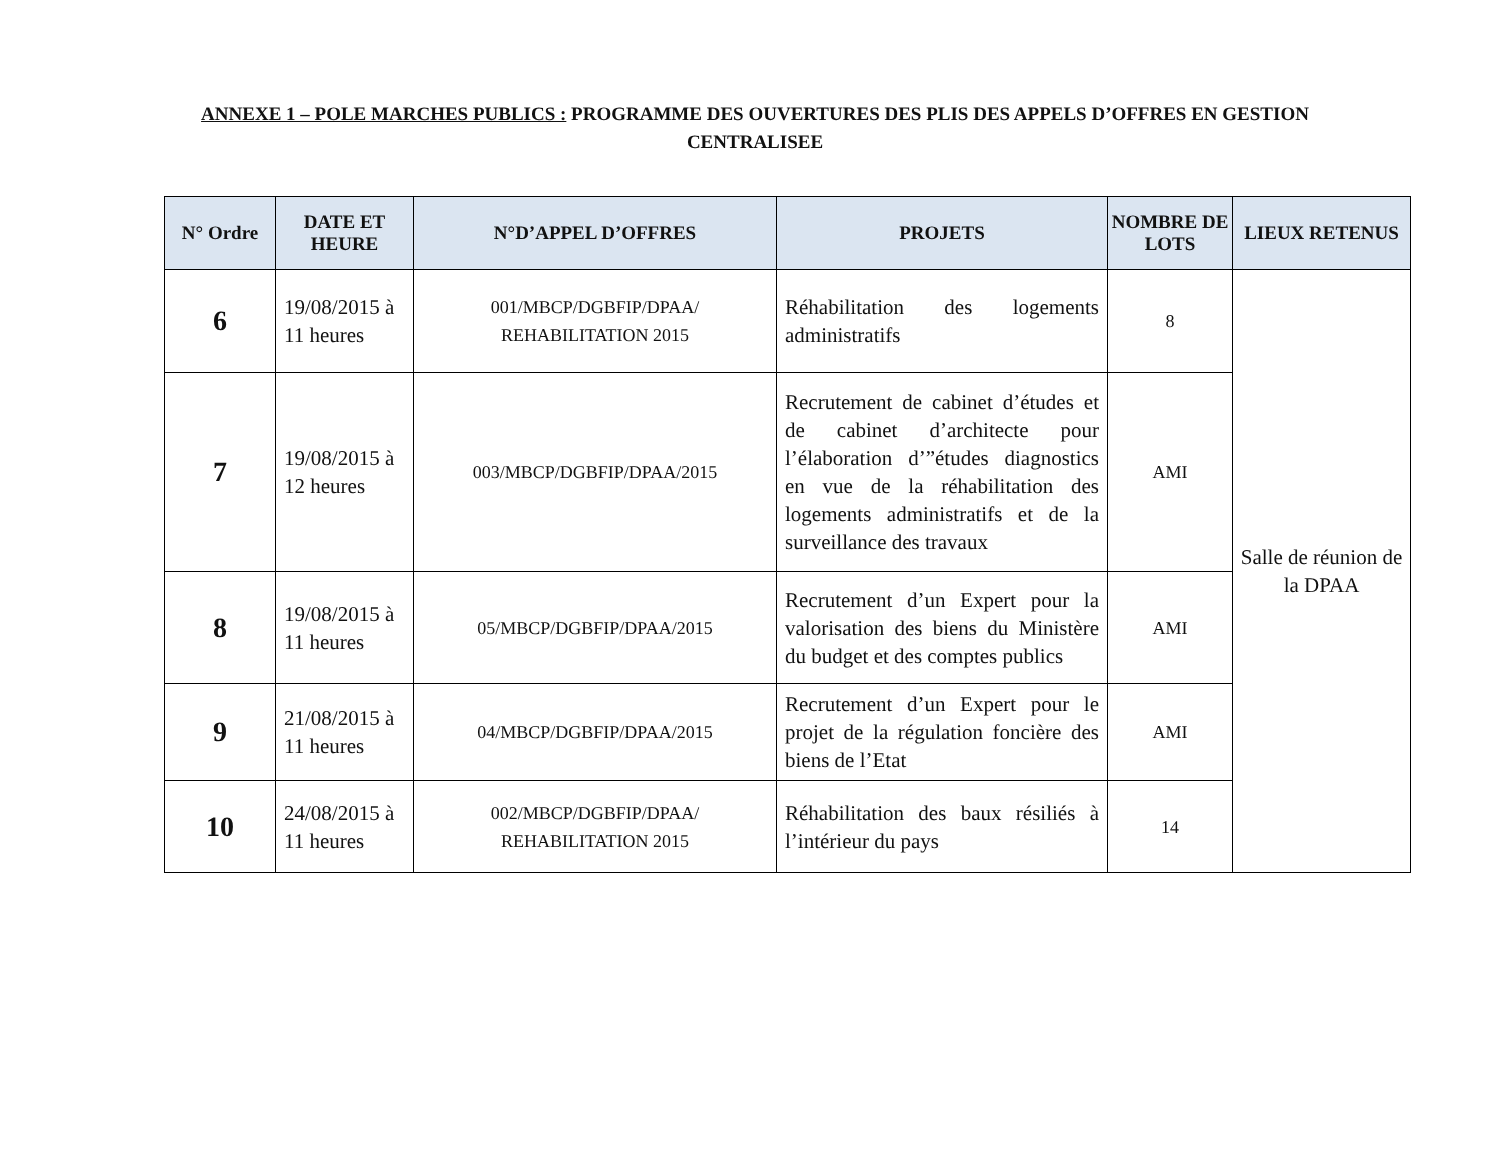ANNEXE 1 – POLE MARCHES PUBLICS : PROGRAMME DES OUVERTURES DES PLIS DES APPELS D’OFFRES EN GESTION CENTRALISEE
| N° Ordre | DATE ET HEURE | N°D’APPEL D’OFFRES | PROJETS | NOMBRE DE LOTS | LIEUX RETENUS |
| --- | --- | --- | --- | --- | --- |
| 6 | 19/08/2015 à 11 heures | 001/MBCP/DGBFIP/DPAA/ REHABILITATION 2015 | Réhabilitation des logements administratifs | 8 | Salle de réunion de la DPAA |
| 7 | 19/08/2015 à 12 heures | 003/MBCP/DGBFIP/DPAA/2015 | Recrutement de cabinet d’études et de cabinet d’architecte pour l’élaboration d’”études diagnostics en vue de la réhabilitation des logements administratifs et de la surveillance des travaux | AMI | |
| 8 | 19/08/2015 à 11 heures | 05/MBCP/DGBFIP/DPAA/2015 | Recrutement d’un Expert pour la valorisation des biens du Ministère du budget et des comptes publics | AMI | |
| 9 | 21/08/2015 à 11 heures | 04/MBCP/DGBFIP/DPAA/2015 | Recrutement d’un Expert pour le projet de la régulation foncière des biens de l’Etat | AMI | |
| 10 | 24/08/2015 à 11 heures | 002/MBCP/DGBFIP/DPAA/ REHABILITATION 2015 | Réhabilitation des baux résiliés à l’intérieur du pays | 14 | |